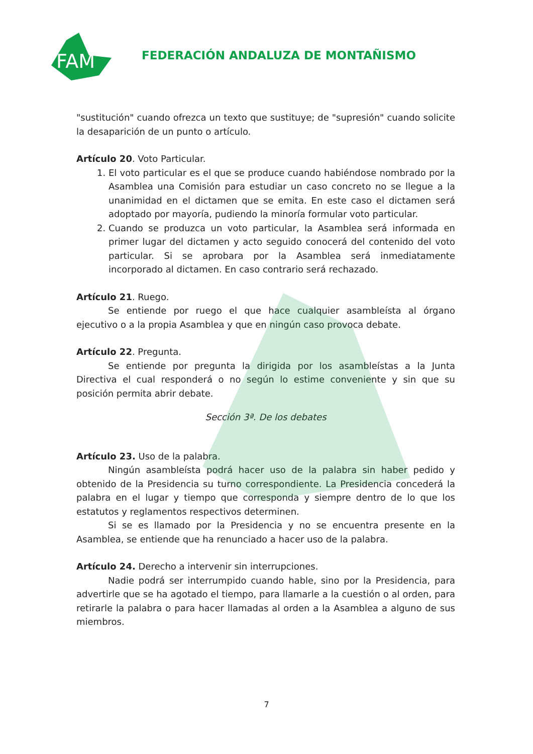FAM
FEDERACIÓN ANDALUZA DE MONTAÑISMO
"sustitución" cuando ofrezca un texto que sustituye; de "supresión" cuando solicite la desaparición de un punto o artículo.
Artículo 20. Voto Particular.
1. El voto particular es el que se produce cuando habiéndose nombrado por la Asamblea una Comisión para estudiar un caso concreto no se llegue a la unanimidad en el dictamen que se emita. En este caso el dictamen será adoptado por mayoría, pudiendo la minoría formular voto particular.
2. Cuando se produzca un voto particular, la Asamblea será informada en primer lugar del dictamen y acto seguido conocerá del contenido del voto particular. Si se aprobara por la Asamblea será inmediatamente incorporado al dictamen. En caso contrario será rechazado.
Artículo 21. Ruego.
Se entiende por ruego el que hace cualquier asambleísta al órgano ejecutivo o a la propia Asamblea y que en ningún caso provoca debate.
Artículo 22. Pregunta.
Se entiende por pregunta la dirigida por los asambleístas a la Junta Directiva el cual responderá o no según lo estime conveniente y sin que su posición permita abrir debate.
Sección 3ª. De los debates
Artículo 23. Uso de la palabra.
Ningún asambleísta podrá hacer uso de la palabra sin haber pedido y obtenido de la Presidencia su turno correspondiente. La Presidencia concederá la palabra en el lugar y tiempo que corresponda y siempre dentro de lo que los estatutos y reglamentos respectivos determinen.
Si se es llamado por la Presidencia y no se encuentra presente en la Asamblea, se entiende que ha renunciado a hacer uso de la palabra.
Artículo 24. Derecho a intervenir sin interrupciones.
Nadie podrá ser interrumpido cuando hable, sino por la Presidencia, para advertirle que se ha agotado el tiempo, para llamarle a la cuestión o al orden, para retirarle la palabra o para hacer llamadas al orden a la Asamblea a alguno de sus miembros.
7